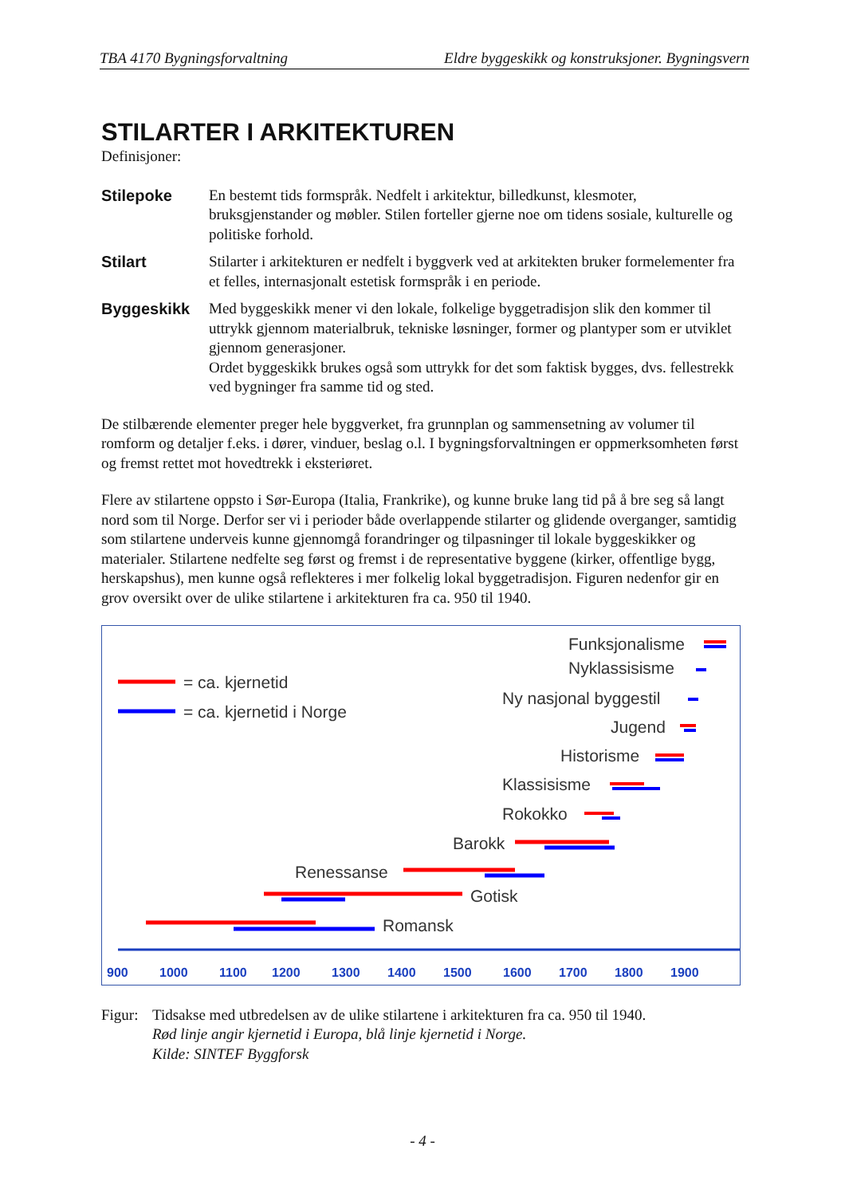TBA 4170 Bygningsforvaltning Eldre byggeskikk og konstruksjoner. Bygningsvern
STILARTER I ARKITEKTUREN
Definisjoner:
Stilepoke En bestemt tids formspråk. Nedfelt i arkitektur, billedkunst, klesmoter, bruksgjenstander og møbler. Stilen forteller gjerne noe om tidens sosiale, kulturelle og politiske forhold.
Stilart Stilarter i arkitekturen er nedfelt i byggverk ved at arkitekten bruker formelementer fra et felles, internasjonalt estetisk formspråk i en periode.
Byggeskikk Med byggeskikk mener vi den lokale, folkelige byggetradisjon slik den kommer til uttrykk gjennom materialbruk, tekniske løsninger, former og plantyper som er utviklet gjennom generasjoner.
Ordet byggeskikk brukes også som uttrykk for det som faktisk bygges, dvs. fellestrekk ved bygninger fra samme tid og sted.
De stilbærende elementer preger hele byggverket, fra grunnplan og sammensetning av volumer til romform og detaljer f.eks. i dører, vinduer, beslag o.l. I bygningsforvaltningen er oppmerksomheten først og fremst rettet mot hovedtrekk i eksteriøret.
Flere av stilartene oppsto i Sør-Europa (Italia, Frankrike), og kunne bruke lang tid på å bre seg så langt nord som til Norge. Derfor ser vi i perioder både overlappende stilarter og glidende overganger, samtidig som stilartene underveis kunne gjennomgå forandringer og tilpasninger til lokale byggeskikker og materialer. Stilartene nedfelte seg først og fremst i de representative byggene (kirker, offentlige bygg, herskapshus), men kunne også reflekteres i mer folkelig lokal byggetradisjon. Figuren nedenfor gir en grov oversikt over de ulike stilartene i arkitekturen fra ca. 950 til 1940.
= ca. kjernetid
= ca. kjernetid i Norge
Funksjonalisme
Nyklassisisme
Ny nasjonal byggestil
Jugend
Historisme
Klassisisme
Rokokko
Barokk
Renessanse
Gotisk
Romansk
900
1000
1100
1200
1300
1400
1500
1600
1700
1800
1900
Figur:
Tidsakse med utbredelsen av de ulike stilartene i arkitekturen fra ca. 950 til 1940.
Rød linje angir kjernetid i Europa, blå linje kjernetid i Norge.
Kilde: SINTEF Byggforsk
- 4 -